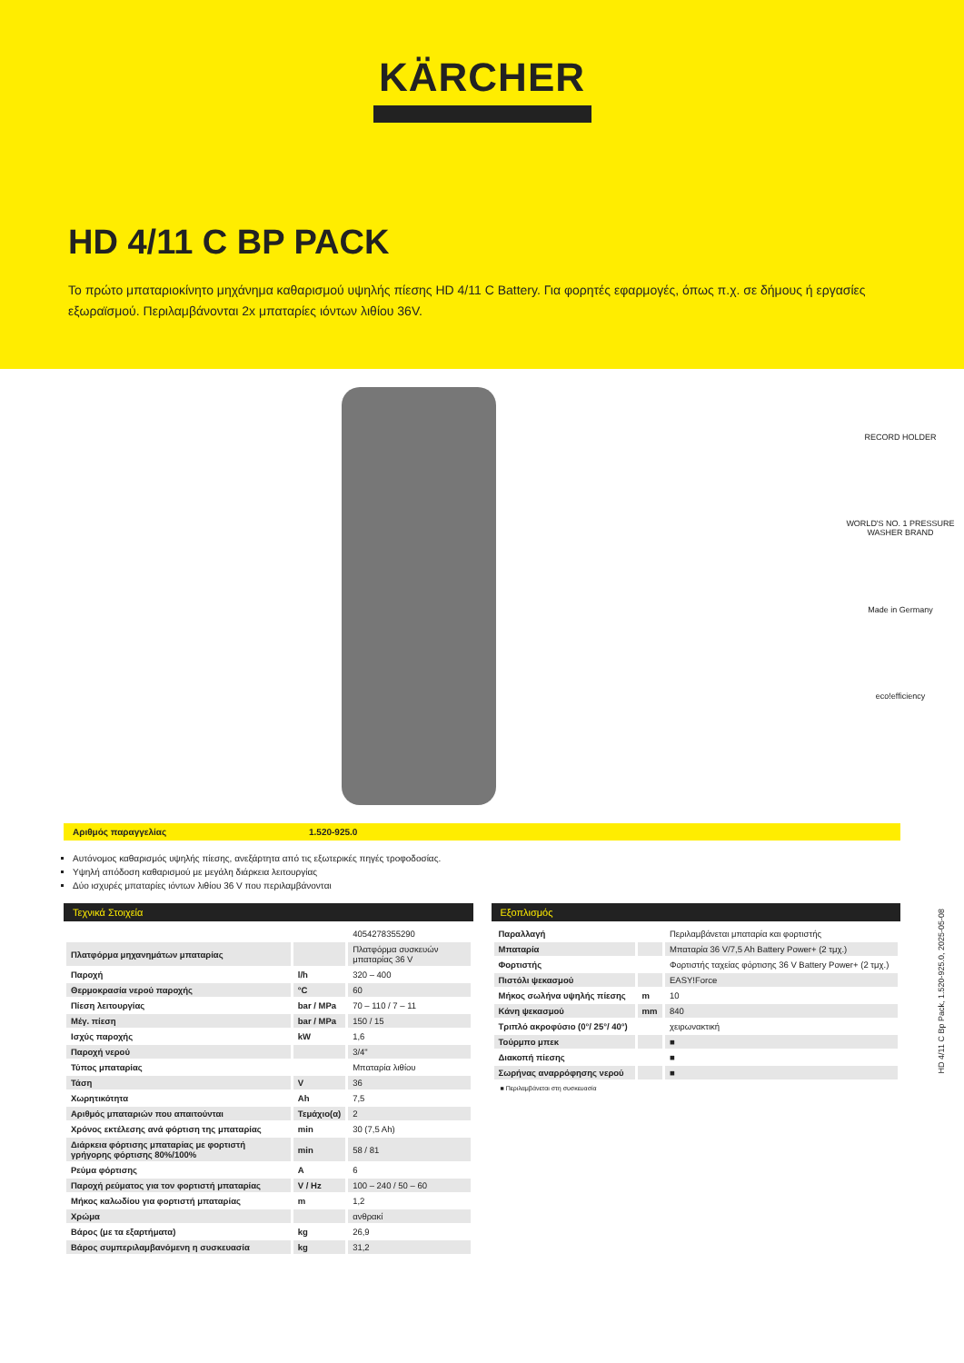KÄRCHER
HD 4/11 C BP PACK
Το πρώτο μπαταριοκίνητο μηχάνημα καθαρισμού υψηλής πίεσης HD 4/11 C Battery. Για φορητές εφαρμογές, όπως π.χ. σε δήμους ή εργασίες εξωραϊσμού. Περιλαμβάνονται 2x μπαταρίες ιόντων λιθίου 36V.
RECORD HOLDER
WORLD'S NO. 1 PRESSURE WASHER BRAND
Made in Germany
eco!efficiency
Αριθμός παραγγελίας 1.520-925.0
Αυτόνομος καθαρισμός υψηλής πίεσης, ανεξάρτητα από τις εξωτερικές πηγές τροφοδοσίας.
Υψηλή απόδοση καθαρισμού με μεγάλη διάρκεια λειτουργίας
Δύο ισχυρές μπαταρίες ιόντων λιθίου 36 V που περιλαμβάνονται
Τεχνικά Στοιχεία
| | | 4054278355290 |
| Πλατφόρμα μηχανημάτων μπαταρίας | | Πλατφόρμα συσκευών μπαταρίας 36 V |
| Παροχή | l/h | 320 – 400 |
| Θερμοκρασία νερού παροχής | °C | 60 |
| Πίεση λειτουργίας | bar / MPa | 70 – 110 / 7 – 11 |
| Μέγ. πίεση | bar / MPa | 150 / 15 |
| Ισχύς παροχής | kW | 1,6 |
| Παροχή νερού | | 3/4" |
| Τύπος μπαταρίας | | Μπαταρία λιθίου |
| Τάση | V | 36 |
| Χωρητικότητα | Ah | 7,5 |
| Αριθμός μπαταριών που απαιτούνται | Τεμάχιο(α) | 2 |
| Χρόνος εκτέλεσης ανά φόρτιση της μπαταρίας | min | 30 (7,5 Ah) |
| Διάρκεια φόρτισης μπαταρίας με φορτιστή γρήγορης φόρτισης 80%/100% | min | 58 / 81 |
| Ρεύμα φόρτισης | A | 6 |
| Παροχή ρεύματος για τον φορτιστή μπαταρίας | V / Hz | 100 – 240 / 50 – 60 |
| Μήκος καλωδίου για φορτιστή μπαταρίας | m | 1,2 |
| Χρώμα | | ανθρακί |
| Βάρος (με τα εξαρτήματα) | kg | 26,9 |
| Βάρος συμπεριλαμβανόμενη η συσκευασία | kg | 31,2 |
Εξοπλισμός
| Παραλλαγή | | Περιλαμβάνεται μπαταρία και φορτιστής |
| Μπαταρία | | Μπαταρία 36 V/7,5 Ah Battery Power+ (2 τμχ.) |
| Φορτιστής | | Φορτιστής ταχείας φόρτισης 36 V Battery Power+ (2 τμχ.) |
| Πιστόλι ψεκασμού | | EASY!Force |
| Μήκος σωλήνα υψηλής πίεσης | m | 10 |
| Κάνη ψεκασμού | mm | 840 |
| Τριπλό ακροφύσιο (0°/ 25°/ 40°) | | χειρωνακτική |
| Τούρμπο μπεκ | | ■ |
| Διακοπή πίεσης | | ■ |
| Σωρήνας αναρρόφησης νερού | | ■ |
■ Περιλαμβάνεται στη συσκευασία
HD 4/11 C Bp Pack, 1.520-925.0, 2025-05-08